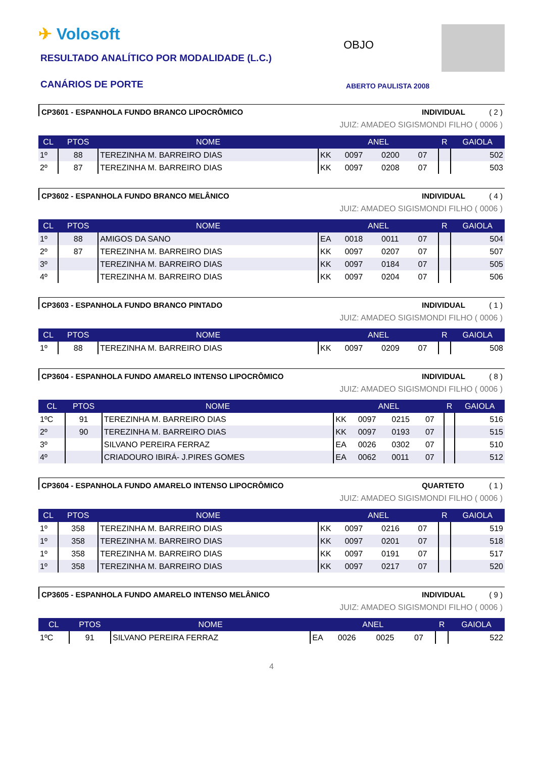✈ Volosoft
RESULTADO ANALÍTICO POR MODALIDADE (L.C.)
OBJO
CANÁRIOS DE PORTE ABERTO PAULISTA 2008
CP3601 - ESPANHOLA FUNDO BRANCO LIPOCRÔMICO INDIVIDUAL ( 2 )
JUIZ: AMADEO SIGISMONDI FILHO ( 0006 )
| CL | PTOS | NOME | ANEL | | | | R | GAIOLA |
| --- | --- | --- | --- | --- | --- | --- | --- | --- |
| 1º | 88 | TEREZINHA M. BARREIRO DIAS | KK | 0097 | 0200 | 07 | | 502 |
| 2º | 87 | TEREZINHA M. BARREIRO DIAS | KK | 0097 | 0208 | 07 | | 503 |
CP3602 - ESPANHOLA FUNDO BRANCO MELÂNICO INDIVIDUAL ( 4 )
JUIZ: AMADEO SIGISMONDI FILHO ( 0006 )
| CL | PTOS | NOME | ANEL | | | | R | GAIOLA |
| --- | --- | --- | --- | --- | --- | --- | --- | --- |
| 1º | 88 | AMIGOS DA SANO | EA | 0018 | 0011 | 07 | | 504 |
| 2º | 87 | TEREZINHA M. BARREIRO DIAS | KK | 0097 | 0207 | 07 | | 507 |
| 3º | | TEREZINHA M. BARREIRO DIAS | KK | 0097 | 0184 | 07 | | 505 |
| 4º | | TEREZINHA M. BARREIRO DIAS | KK | 0097 | 0204 | 07 | | 506 |
CP3603 - ESPANHOLA FUNDO BRANCO PINTADO INDIVIDUAL ( 1 )
JUIZ: AMADEO SIGISMONDI FILHO ( 0006 )
| CL | PTOS | NOME | ANEL | | | | R | GAIOLA |
| --- | --- | --- | --- | --- | --- | --- | --- | --- |
| 1º | 88 | TEREZINHA M. BARREIRO DIAS | KK | 0097 | 0209 | 07 | | 508 |
CP3604 - ESPANHOLA FUNDO AMARELO INTENSO LIPOCRÔMICO INDIVIDUAL ( 8 )
JUIZ: AMADEO SIGISMONDI FILHO ( 0006 )
| CL | PTOS | NOME | ANEL | | | | R | GAIOLA |
| --- | --- | --- | --- | --- | --- | --- | --- | --- |
| 1ºC | 91 | TEREZINHA M. BARREIRO DIAS | KK | 0097 | 0215 | 07 | | 516 |
| 2º | 90 | TEREZINHA M. BARREIRO DIAS | KK | 0097 | 0193 | 07 | | 515 |
| 3º | | SILVANO PEREIRA FERRAZ | EA | 0026 | 0302 | 07 | | 510 |
| 4º | | CRIADOURO IBIRÁ- J.PIRES GOMES | EA | 0062 | 0011 | 07 | | 512 |
CP3604 - ESPANHOLA FUNDO AMARELO INTENSO LIPOCRÔMICO QUARTETO ( 1 )
JUIZ: AMADEO SIGISMONDI FILHO ( 0006 )
| CL | PTOS | NOME | ANEL | | | | R | GAIOLA |
| --- | --- | --- | --- | --- | --- | --- | --- | --- |
| 1º | 358 | TEREZINHA M. BARREIRO DIAS | KK | 0097 | 0216 | 07 | | 519 |
| 1º | 358 | TEREZINHA M. BARREIRO DIAS | KK | 0097 | 0201 | 07 | | 518 |
| 1º | 358 | TEREZINHA M. BARREIRO DIAS | KK | 0097 | 0191 | 07 | | 517 |
| 1º | 358 | TEREZINHA M. BARREIRO DIAS | KK | 0097 | 0217 | 07 | | 520 |
CP3605 - ESPANHOLA FUNDO AMARELO INTENSO MELÂNICO INDIVIDUAL ( 9 )
JUIZ: AMADEO SIGISMONDI FILHO ( 0006 )
| CL | PTOS | NOME | ANEL | | | | R | GAIOLA |
| --- | --- | --- | --- | --- | --- | --- | --- | --- |
| 1ºC | 91 | SILVANO PEREIRA FERRAZ | EA | 0026 | 0025 | 07 | | 522 |
4